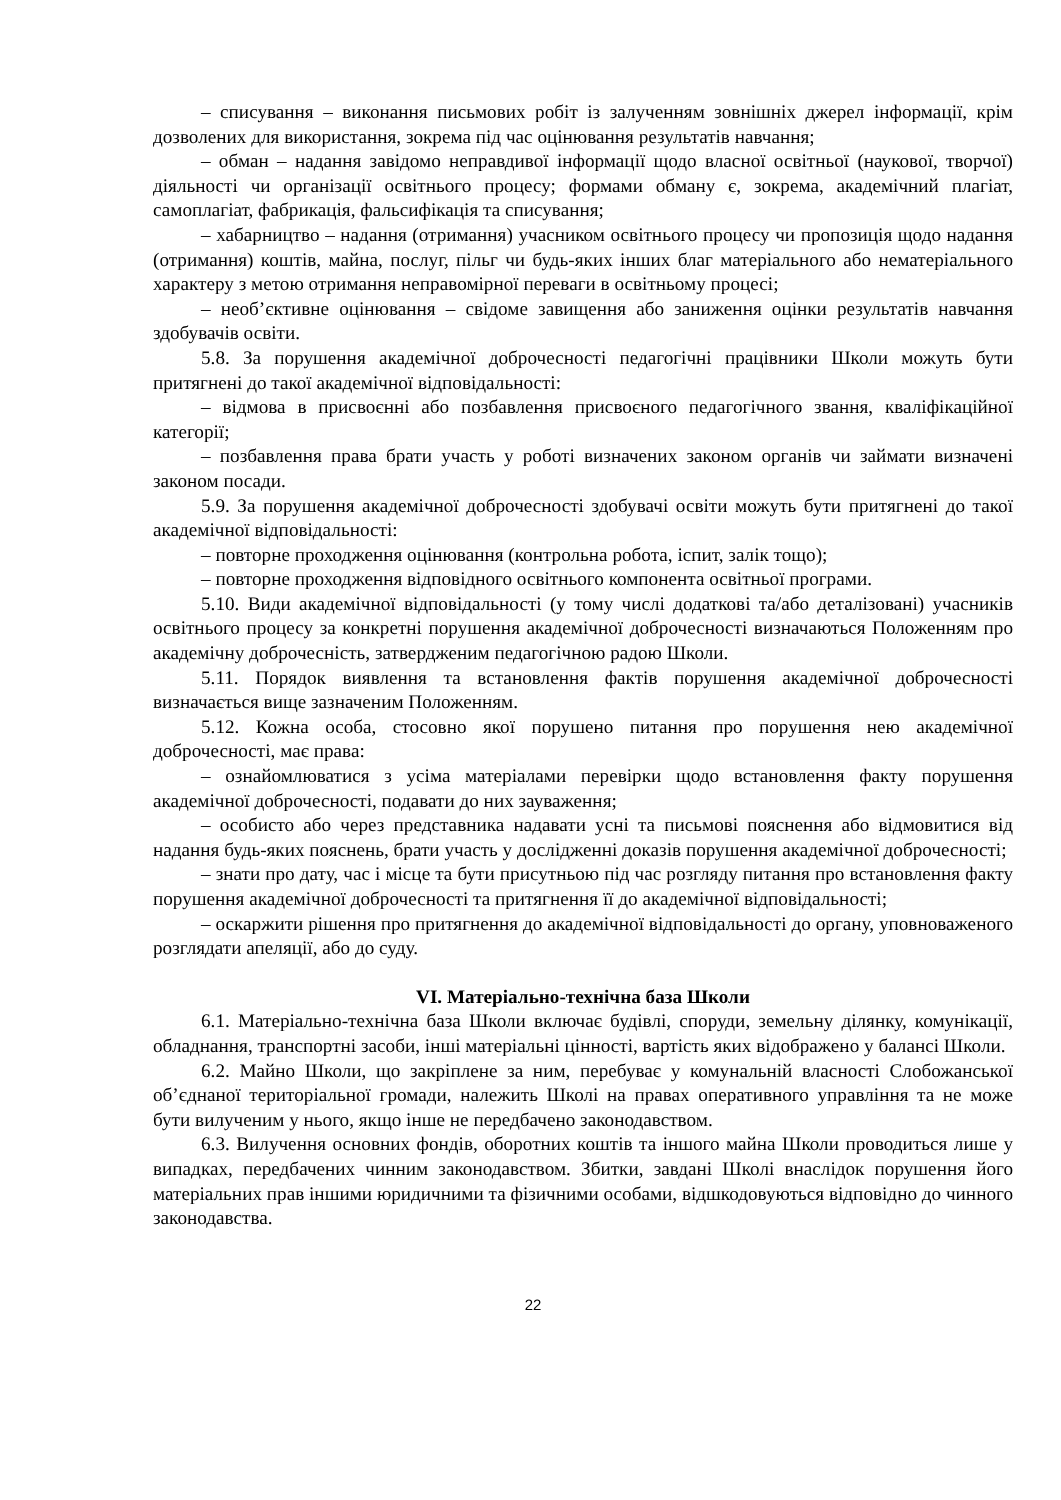– списування – виконання письмових робіт із залученням зовнішніх джерел інформації, крім дозволених для використання, зокрема під час оцінювання результатів навчання;
– обман – надання завідомо неправдивої інформації щодо власної освітньої (наукової, творчої) діяльності чи організації освітнього процесу; формами обману є, зокрема, академічний плагіат, самоплагіат, фабрикація, фальсифікація та списування;
– хабарництво – надання (отримання) учасником освітнього процесу чи пропозиція щодо надання (отримання) коштів, майна, послуг, пільг чи будь-яких інших благ матеріального або нематеріального характеру з метою отримання неправомірної переваги в освітньому процесі;
– необ’єктивне оцінювання – свідоме завищення або заниження оцінки результатів навчання здобувачів освіти.
5.8. За порушення академічної доброчесності педагогічні працівники Школи можуть бути притягнені до такої академічної відповідальності:
– відмова в присвоєнні або позбавлення присвоєного педагогічного звання, кваліфікаційної категорії;
– позбавлення права брати участь у роботі визначених законом органів чи займати визначені законом посади.
5.9. За порушення академічної доброчесності здобувачі освіти можуть бути притягнені до такої академічної відповідальності:
– повторне проходження оцінювання (контрольна робота, іспит, залік тощо);
– повторне проходження відповідного освітнього компонента освітньої програми.
5.10. Види академічної відповідальності (у тому числі додаткові та/або деталізовані) учасників освітнього процесу за конкретні порушення академічної доброчесності визначаються Положенням про академічну доброчесність, затвердженим педагогічною радою Школи.
5.11. Порядок виявлення та встановлення фактів порушення академічної доброчесності визначається вище зазначеним Положенням.
5.12. Кожна особа, стосовно якої порушено питання про порушення нею академічної доброчесності, має права:
– ознайомлюватися з усіма матеріалами перевірки щодо встановлення факту порушення академічної доброчесності, подавати до них зауваження;
– особисто або через представника надавати усні та письмові пояснення або відмовитися від надання будь-яких пояснень, брати участь у дослідженні доказів порушення академічної доброчесності;
– знати про дату, час і місце та бути присутньою під час розгляду питання про встановлення факту порушення академічної доброчесності та притягнення її до академічної відповідальності;
– оскаржити рішення про притягнення до академічної відповідальності до органу, уповноваженого розглядати апеляції, або до суду.
VI. Матеріально-технічна база Школи
6.1. Матеріально-технічна база Школи включає будівлі, споруди, земельну ділянку, комунікації, обладнання, транспортні засоби, інші матеріальні цінності, вартість яких відображено у балансі Школи.
6.2. Майно Школи, що закріплене за ним, перебуває у комунальній власності Слобожанської об’єднаної територіальної громади, належить Школі на правах оперативного управління та не може бути вилученим у нього, якщо інше не передбачено законодавством.
6.3. Вилучення основних фондів, оборотних коштів та іншого майна Школи проводиться лише у випадках, передбачених чинним законодавством. Збитки, завдані Школі внаслідок порушення його матеріальних прав іншими юридичними та фізичними особами, відшкодовуються відповідно до чинного законодавства.
22